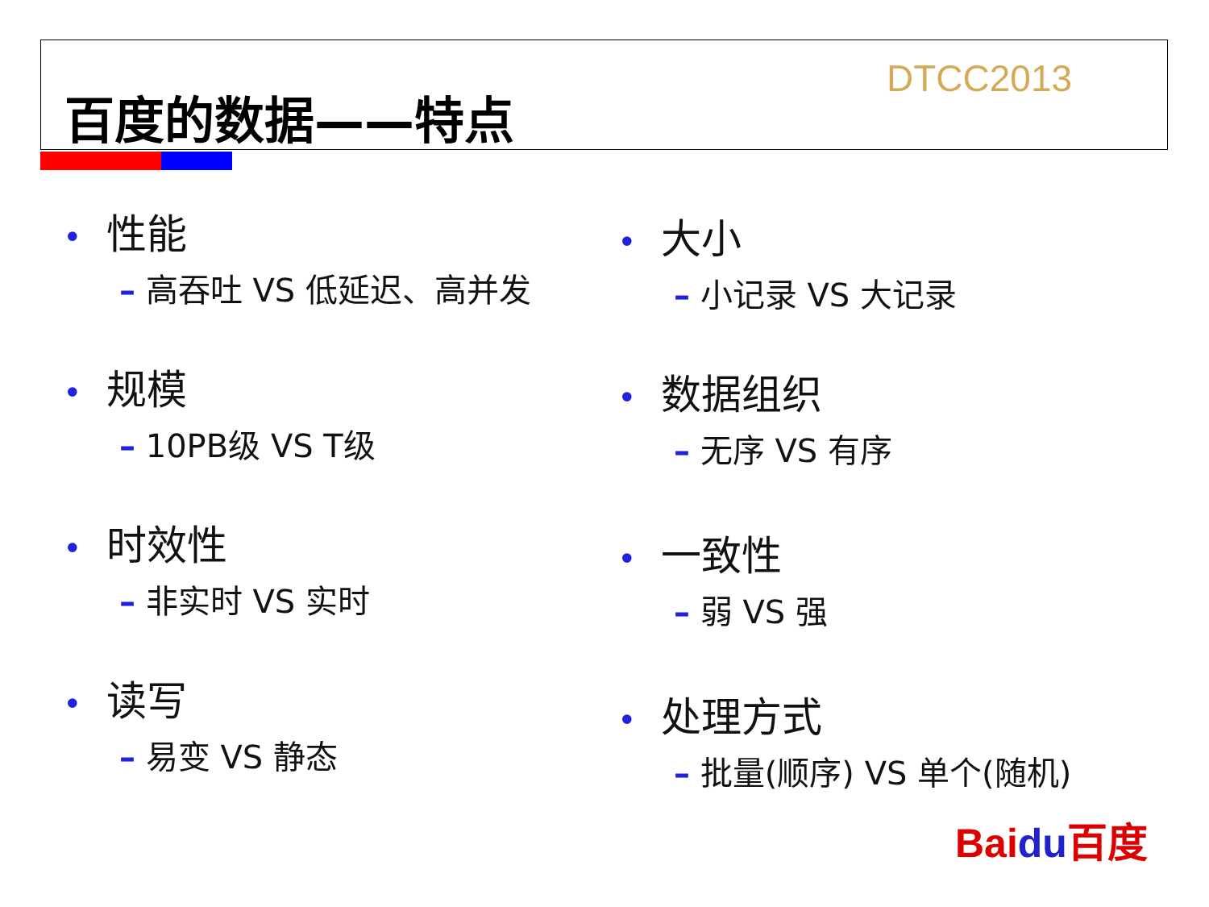百度的数据——特点
DTCC2013
• 性能
– 高吞吐 VS 低延迟、高并发
• 规模
– 10PB级 VS T级
• 时效性
– 非实时 VS 实时
• 读写
– 易变 VS 静态
• 大小
– 小记录 VS 大记录
• 数据组织
– 无序 VS 有序
• 一致性
– 弱 VS 强
• 处理方式
– 批量(顺序) VS 单个(随机)
Baidu百度